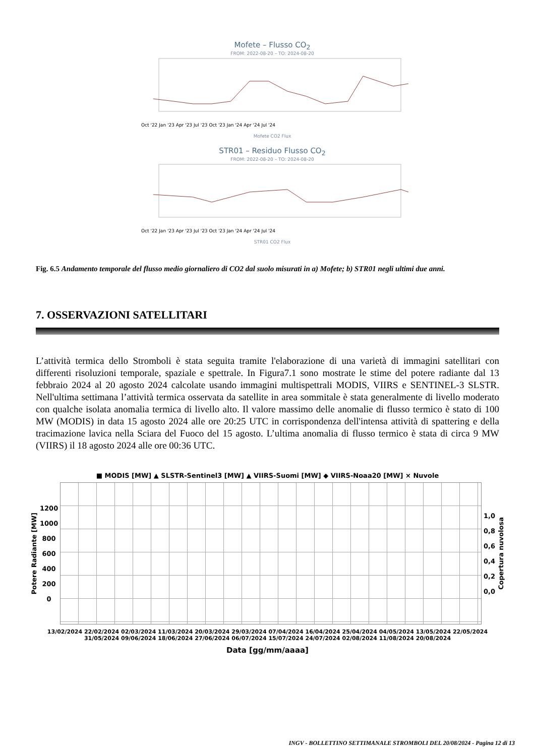Mofete – Flusso CO<sub>2</sub>
FROM: 2022-08-20 – TO: 2024-08-20
Oct '22 Jan '23 Apr '23 Jul '23 Oct '23 Jan '24 Apr '24 Jul '24
Mofete CO2 Flux
STR01 – Residuo Flusso CO<sub>2</sub>
FROM: 2022-08-20 – TO: 2024-08-20
Oct '22 Jan '23 Apr '23 Jul '23 Oct '23 Jan '24 Apr '24 Jul '24
STR01 CO2 Flux
Fig. 6.5 Andamento temporale del flusso medio giornaliero di CO2 dal suolo misurati in a) Mofete; b) STR01 negli ultimi due anni.
7. OSSERVAZIONI SATELLITARI
L’attività termica dello Stromboli è stata seguita tramite l'elaborazione di una varietà di immagini satellitari con differenti risoluzioni temporale, spaziale e spettrale. In Figura7.1 sono mostrate le stime del potere radiante dal 13 febbraio 2024 al 20 agosto 2024 calcolate usando immagini multispettrali MODIS, VIIRS e SENTINEL-3 SLSTR. Nell'ultima settimana l’attività termica osservata da satellite in area sommitale è stata generalmente di livello moderato con qualche isolata anomalia termica di livello alto. Il valore massimo delle anomalie di flusso termico è stato di 100 MW (MODIS) in data 15 agosto 2024 alle ore 20:25 UTC in corrispondenza dell'intensa attività di spattering e della tracimazione lavica nella Sciara del Fuoco del 15 agosto. L’ultima anomalia di flusso termico è stata di circa 9 MW (VIIRS) il 18 agosto 2024 alle ore 00:36 UTC.
■ MODIS [MW] ▲ SLSTR-Sentinel3 [MW] ▲ VIIRS-Suomi [MW] ◆ VIIRS-Noaa20 [MW] × Nuvole
Potere Radiante [MW]
1200
1000
800
600
400
200
0
1,0
0,8
0,6
0,4
0,2
0,0
Copertura nuvolosa
13/02/2024 22/02/2024 02/03/2024 11/03/2024 20/03/2024 29/03/2024 07/04/2024 16/04/2024 25/04/2024 04/05/2024 13/05/2024 22/05/2024 31/05/2024 09/06/2024 18/06/2024 27/06/2024 06/07/2024 15/07/2024 24/07/2024 02/08/2024 11/08/2024 20/08/2024
Data [gg/mm/aaaa]
INGV - BOLLETTINO SETTIMANALE STROMBOLI DEL 20/08/2024 - Pagina 12 di 13